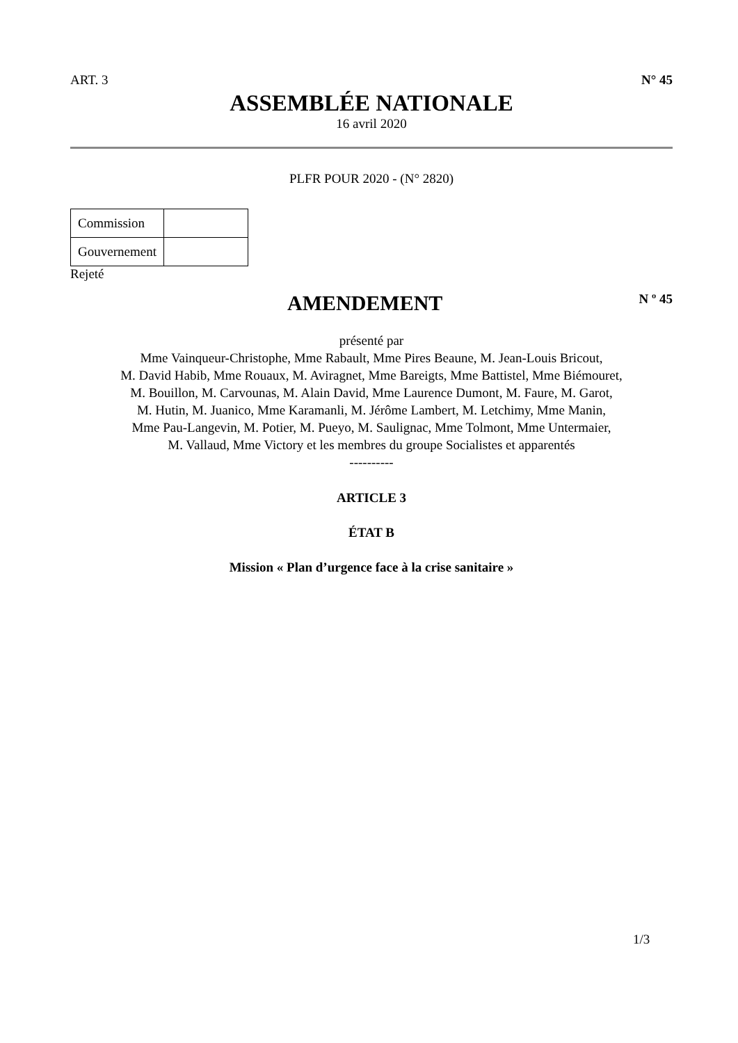ART. 3 N° 45
ASSEMBLÉE NATIONALE
16 avril 2020
PLFR POUR 2020 - (N° 2820)
| Commission | |
| Gouvernement | |
Rejeté
AMENDEMENT
N º 45
présenté par
Mme Vainqueur-Christophe, Mme Rabault, Mme Pires Beaune, M. Jean-Louis Bricout,
M. David Habib, Mme Rouaux, M. Aviragnet, Mme Bareigts, Mme Battistel, Mme Biémouret,
M. Bouillon, M. Carvounas, M. Alain David, Mme Laurence Dumont, M. Faure, M. Garot,
M. Hutin, M. Juanico, Mme Karamanli, M. Jérôme Lambert, M. Letchimy, Mme Manin,
Mme Pau-Langevin, M. Potier, M. Pueyo, M. Saulignac, Mme Tolmont, Mme Untermaier,
M. Vallaud, Mme Victory et les membres du groupe Socialistes et apparentés
----------
ARTICLE 3
ÉTAT B
Mission « Plan d’urgence face à la crise sanitaire »
1/3